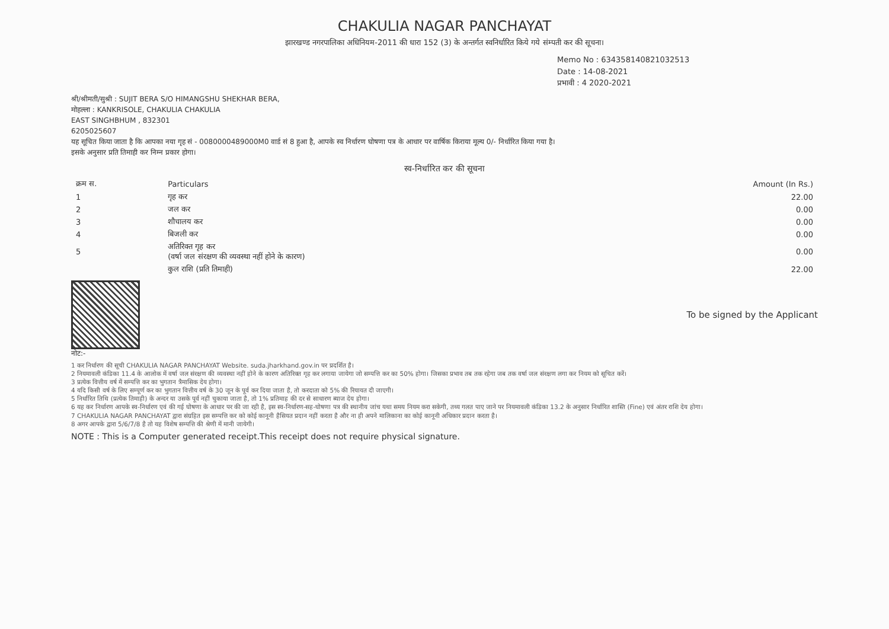CHAKULIA NAGAR PANCHAYAT
झारखण्ड नगरपालिका अधिनियम-2011 की धारा 152 (3) के अन्तर्गत स्वनिर्धारित किये गये संम्पती कर की सूचना।
Memo No : 634358140821032513
Date : 14-08-2021
प्रभावी : 4 2020-2021
श्री/श्रीमती/सुश्री : SUJIT BERA S/O HIMANGSHU SHEKHAR BERA,
मोहल्ला : KANKRISOLE, CHAKULIA CHAKULIA
EAST SINGHBHUM , 832301
6205025607
यह सूचित किया जाता है कि आपका नया गृह सं - 0080000489000M0 वार्ड सं 8 हुआ है, आपके स्व निर्धारण घोषणा पत्र के आधार पर वार्षिक किराया मूल्य 0/- निर्धारित किया गया है।
इसके अनुसार प्रति तिमाही कर निम्न प्रकार होगा।
स्व-निर्धारित कर की सूचना
| क्रम स. | Particulars | Amount (In Rs.) |
| --- | --- | --- |
| 1 | गृह कर | 22.00 |
| 2 | जल कर | 0.00 |
| 3 | शौचालय कर | 0.00 |
| 4 | बिजली कर | 0.00 |
| 5 | अतिरिक्त गृह कर (वर्षा जल संरक्षण की व्यवस्था नहीं होने के कारण) | 0.00 |
| | कुल राशि (प्रति तिमाही) | 22.00 |
To be signed by the Applicant
नोट:-
1 कर निर्धारण की सूची CHAKULIA NAGAR PANCHAYAT Website. suda.jharkhand.gov.in पर प्रदर्शित है।
2 नियमावली कंडिका 11.4 के आलोक में वर्षा जल संरक्षण की व्यवस्था नहीं होने के कारण अतिरिक्त गृह कर लगाया जायेगा जो सम्पत्ति कर का 50% होगा। जिसका प्रभाव तब तक रहेगा जब तक वर्षा जल संरक्षण लगा कर नियम को सूचित करें।
3 प्रत्येक वित्तीय वर्ष में सम्पत्ति कर का भुगतान त्रैमासिक देय होगा।
4 यदि किसी वर्ष के लिए सम्पूर्ण कर का भुगतान वित्तीय वर्ष के 30 जून के पूर्व कर दिया जाता है, तो करदाता को 5% की रियायत दी जाएगी।
5 निर्धारित तिथि (प्रत्येक तिमाही) के अन्दर या उसके पूर्व नहीं चुकाया जाता है, तो 1% प्रतिमाह की दर से साधारण ब्याज देय होगा।
6 यह कर निर्धारण आपके स्व-निर्धारण एवं की गई घोषणा के आधार पर की जा रही है, इस स्व-निर्धारण-सह-घोषणा पत्र की स्थानीय जांच यथा समय नियम करा सकेगी, तथ्य गलत पाए जाने पर नियमावली कंडिका 13.2 के अनुसार निर्धारित शास्ति (Fine) एवं अंतर राशि देय होगा।
7 CHAKULIA NAGAR PANCHAYAT द्वारा संग्रहित इस सम्पत्ति कर को कोई कानूनी हैसियत प्रदान नहीं करता है और ना ही अपने मालिकाना का कोई कानूनी अधिकार प्रदान करता है।
8 अगर आपके द्वारा 5/6/7/8 है तो यह विशेष सम्पत्ति की श्रेणी में मानी जायेगी।
NOTE : This is a Computer generated receipt.This receipt does not require physical signature.